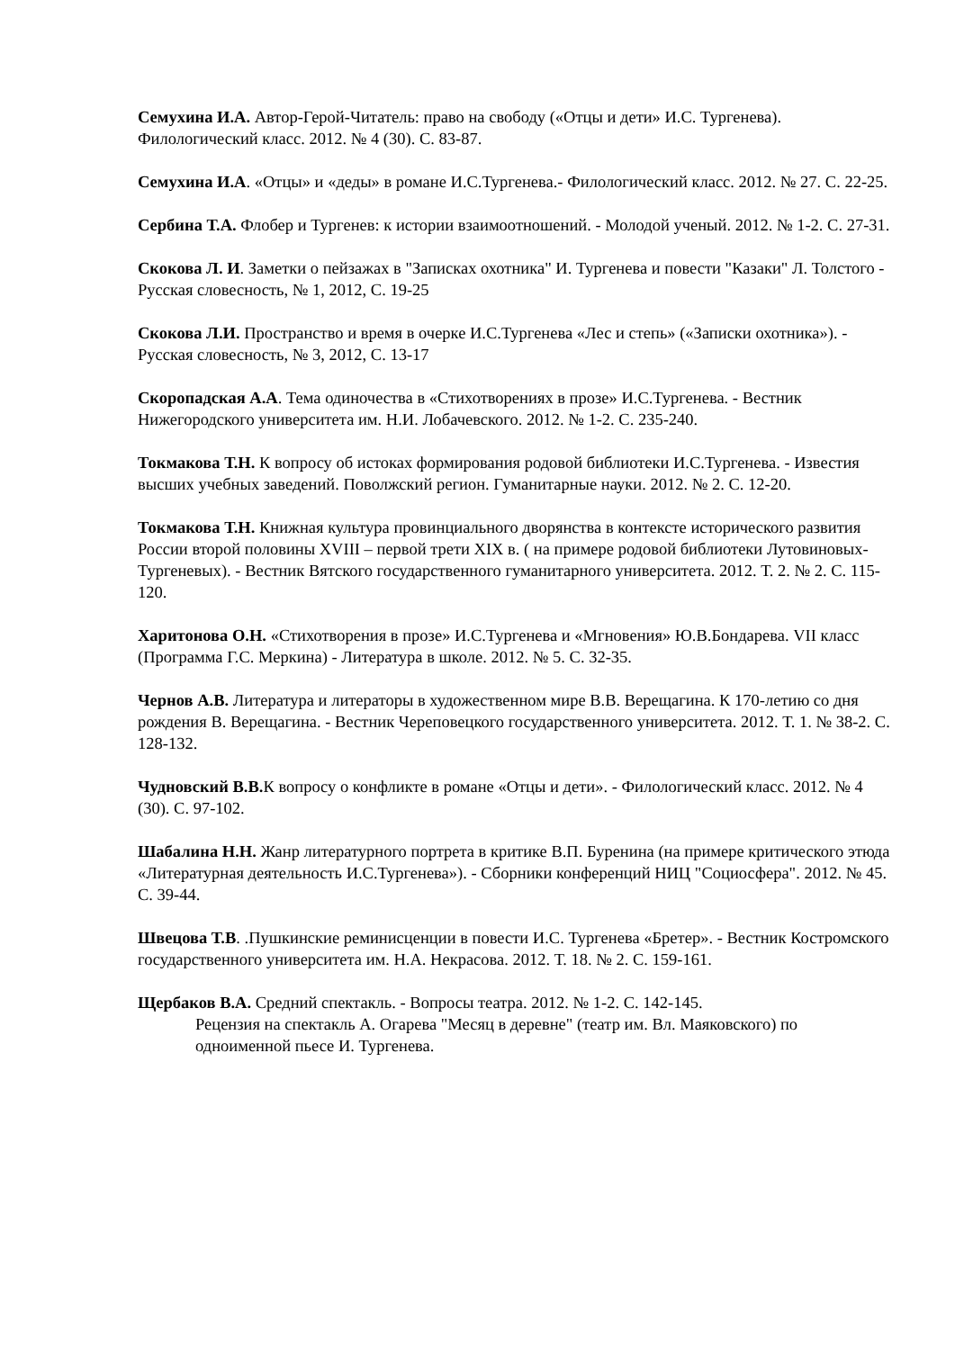Семухина И.А. Автор-Герой-Читатель: право на свободу («Отцы и дети» И.С. Тургенева). Филологический класс. 2012. № 4 (30). С. 83-87.
Семухина И.А. «Отцы» и «деды» в романе И.С.Тургенева.- Филологический класс. 2012. № 27. С. 22-25.
Сербина Т.А. Флобер и Тургенев: к истории взаимоотношений. - Молодой ученый. 2012. № 1-2. С. 27-31.
Скокова Л. И. Заметки о пейзажах в "Записках охотника" И. Тургенева и повести "Казаки" Л. Толстого - Русская словесность, № 1, 2012, С. 19-25
Скокова Л.И. Пространство и время в очерке И.С.Тургенева «Лес и степь» («Записки охотника»). - Русская словесность, № 3, 2012, С. 13-17
Скоропадская А.А. Тема одиночества в «Стихотворениях в прозе» И.С.Тургенева. - Вестник Нижегородского университета им. Н.И. Лобачевского. 2012. № 1-2. С. 235-240.
Токмакова Т.Н. К вопросу об истоках формирования родовой библиотеки И.С.Тургенева. - Известия высших учебных заведений. Поволжский регион. Гуманитарные науки. 2012. № 2. С. 12-20.
Токмакова Т.Н. Книжная культура провинциального дворянства в контексте исторического развития России второй половины XVIII – первой трети XIX в. ( на примере родовой библиотеки Лутовиновых-Тургеневых). - Вестник Вятского государственного гуманитарного университета. 2012. Т. 2. № 2. С. 115-120.
Харитонова О.Н. «Стихотворения в прозе» И.С.Тургенева и «Мгновения» Ю.В.Бондарева. VII класс (Программа Г.С. Меркина) - Литература в школе. 2012. № 5. С. 32-35.
Чернов А.В. Литература и литераторы в художественном мире В.В. Верещагина. К 170-летию со дня рождения В. Верещагина. - Вестник Череповецкого государственного университета. 2012. Т. 1. № 38-2. С. 128-132.
Чудновский В.В. К вопросу о конфликте в романе «Отцы и дети». - Филологический класс. 2012. № 4 (30). С. 97-102.
Шабалина Н.Н. Жанр литературного портрета в критике В.П. Буренина (на примере критического этюда «Литературная деятельность И.С.Тургенева»). - Сборники конференций НИЦ "Социосфера". 2012. № 45. С. 39-44.
Швецова Т.В. .Пушкинские реминисценции в повести И.С. Тургенева «Бретер». - Вестник Костромского государственного университета им. Н.А. Некрасова. 2012. Т. 18. № 2. С. 159-161.
Щербаков В.А. Средний спектакль. - Вопросы театра. 2012. № 1-2. С. 142-145.
Рецензия на спектакль А. Огарева "Месяц в деревне" (театр им. Вл. Маяковского) по одноименной пьесе И. Тургенева.